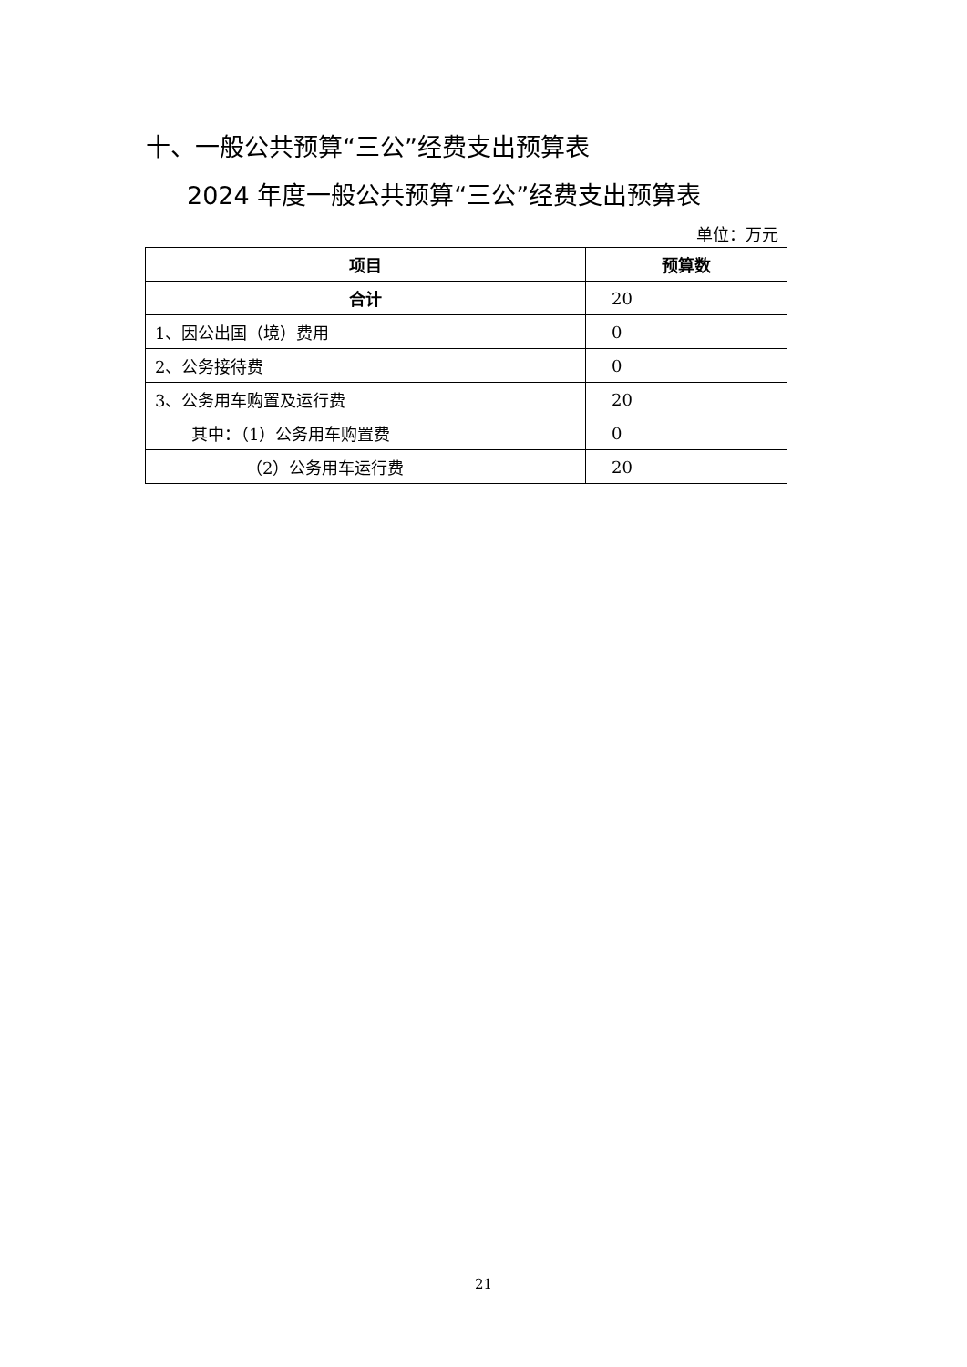十、一般公共预算“三公”经费支出预算表
2024 年度一般公共预算“三公”经费支出预算表
单位：万元
| 项目 | 预算数 |
| --- | --- |
| 合计 | 20 |
| 1、因公出国（境）费用 | 0 |
| 2、公务接待费 | 0 |
| 3、公务用车购置及运行费 | 20 |
| 其中：（1）公务用车购置费 | 0 |
| （2）公务用车运行费 | 20 |
21